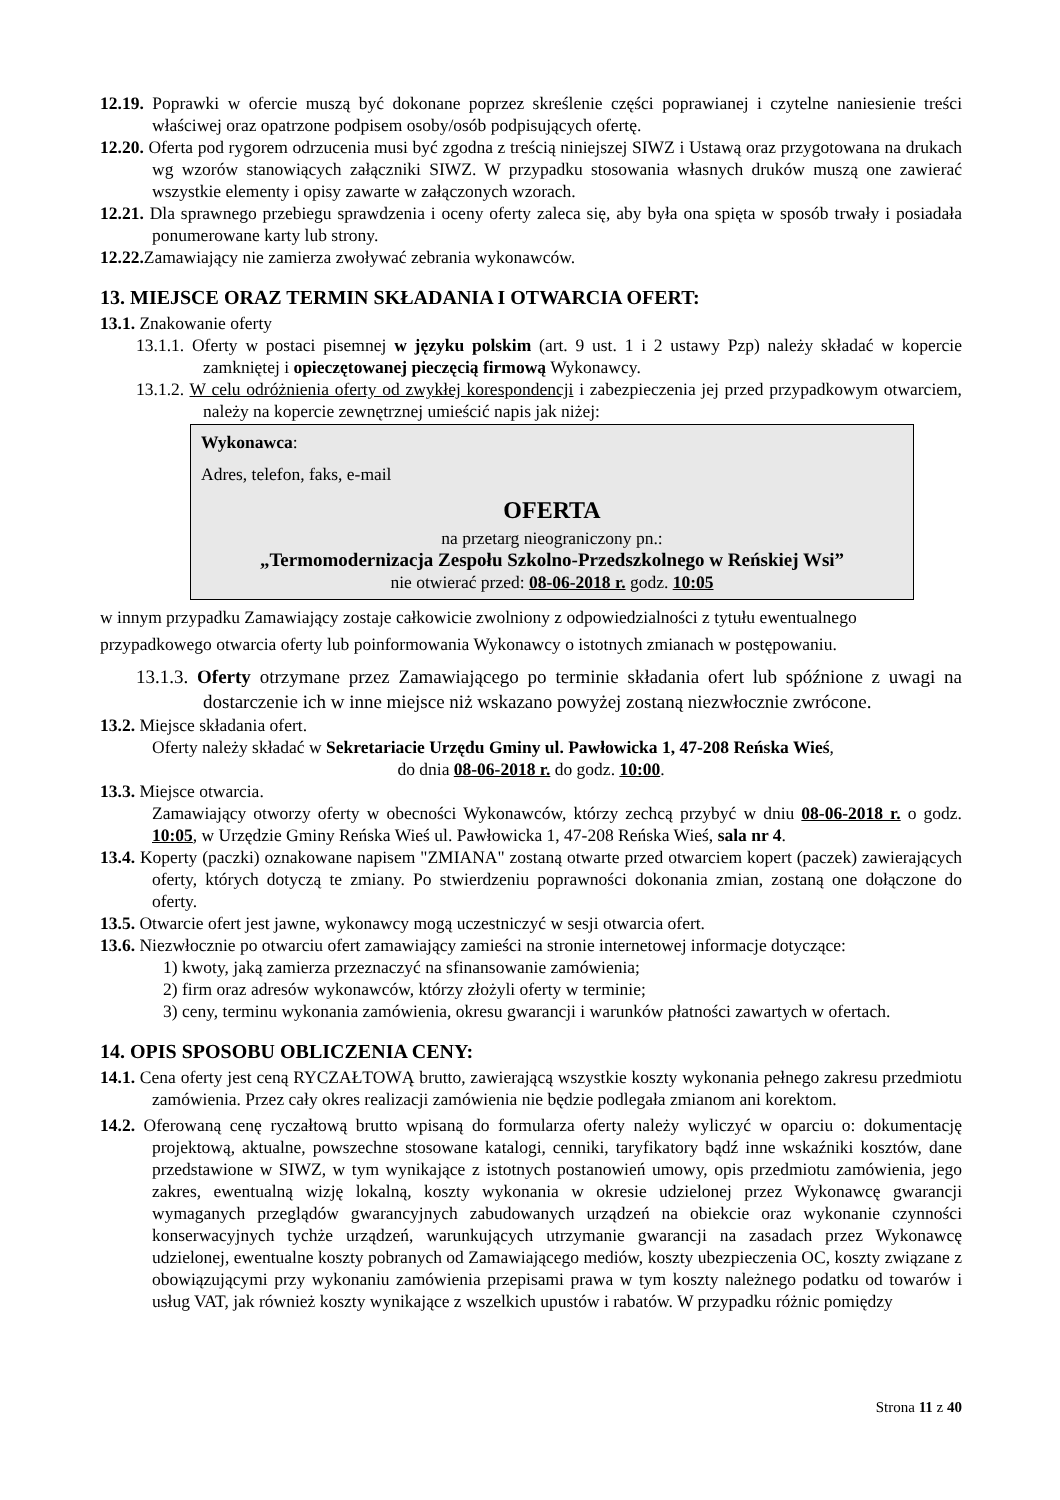12.19. Poprawki w ofercie muszą być dokonane poprzez skreślenie części poprawianej i czytelne naniesienie treści właściwej oraz opatrzone podpisem osoby/osób podpisujących ofertę.
12.20. Oferta pod rygorem odrzucenia musi być zgodna z treścią niniejszej SIWZ i Ustawą oraz przygotowana na drukach wg wzorów stanowiących załączniki SIWZ. W przypadku stosowania własnych druków muszą one zawierać wszystkie elementy i opisy zawarte w załączonych wzorach.
12.21. Dla sprawnego przebiegu sprawdzenia i oceny oferty zaleca się, aby była ona spięta w sposób trwały i posiadała ponumerowane karty lub strony.
12.22. Zamawiający nie zamierza zwoływać zebrania wykonawców.
13. MIEJSCE ORAZ TERMIN SKŁADANIA I OTWARCIA OFERT:
13.1. Znakowanie oferty
13.1.1. Oferty w postaci pisemnej w języku polskim (art. 9 ust. 1 i 2 ustawy Pzp) należy składać w kopercie zamkniętej i opieczętowanej pieczęcią firmową Wykonawcy.
13.1.2. W celu odróżnienia oferty od zwykłej korespondencji i zabezpieczenia jej przed przypadkowym otwarciem, należy na kopercie zewnętrznej umieścić napis jak niżej:
Wykonawca:
Adres, telefon, faks, e-mail
OFERTA
na przetarg nieograniczony pn.:
„Termomodernizacja Zespołu Szkolno-Przedszkolnego w Reńskiej Wsi”
nie otwierać przed: 08-06-2018 r. godz. 10:05
w innym przypadku Zamawiający zostaje całkowicie zwolniony z odpowiedzialności z tytułu ewentualnego przypadkowego otwarcia oferty lub poinformowania Wykonawcy o istotnych zmianach w postępowaniu.
13.1.3. Oferty otrzymane przez Zamawiającego po terminie składania ofert lub spóźnione z uwagi na dostarczenie ich w inne miejsce niż wskazano powyżej zostaną niezwłocznie zwrócone.
13.2. Miejsce składania ofert.
Oferty należy składać w Sekretariacie Urzędu Gminy ul. Pawłowicka 1, 47-208 Reńska Wieś,
do dnia 08-06-2018 r. do godz. 10:00.
13.3. Miejsce otwarcia.
Zamawiający otworzy oferty w obecności Wykonawców, którzy zechcą przybyć w dniu 08-06-2018 r. o godz. 10:05, w Urzędzie Gminy Reńska Wieś ul. Pawłowicka 1, 47-208 Reńska Wieś, sala nr 4.
13.4. Koperty (paczki) oznakowane napisem "ZMIANA" zostaną otwarte przed otwarciem kopert (paczek) zawierających oferty, których dotyczą te zmiany. Po stwierdzeniu poprawności dokonania zmian, zostaną one dołączone do oferty.
13.5. Otwarcie ofert jest jawne, wykonawcy mogą uczestniczyć w sesji otwarcia ofert.
13.6. Niezwłocznie po otwarciu ofert zamawiający zamieści na stronie internetowej informacje dotyczące:
1) kwoty, jaką zamierza przeznaczyć na sfinansowanie zamówienia;
2) firm oraz adresów wykonawców, którzy złożyli oferty w terminie;
3) ceny, terminu wykonania zamówienia, okresu gwarancji i warunków płatności zawartych w ofertach.
14. OPIS SPOSOBU OBLICZENIA CENY:
14.1. Cena oferty jest ceną RYCZAŁTOWĄ brutto, zawierającą wszystkie koszty wykonania pełnego zakresu przedmiotu zamówienia. Przez cały okres realizacji zamówienia nie będzie podlegała zmianom ani korektom.
14.2. Oferowaną cenę ryczałtową brutto wpisaną do formularza oferty należy wyliczyć w oparciu o: dokumentację projektową, aktualne, powszechne stosowane katalogi, cenniki, taryfikatory bądź inne wskaźniki kosztów, dane przedstawione w SIWZ, w tym wynikające z istotnych postanowień umowy, opis przedmiotu zamówienia, jego zakres, ewentualną wizję lokalną, koszty wykonania w okresie udzielonej przez Wykonawcę gwarancji wymaganych przeglądów gwarancyjnych zabudowanych urządzeń na obiekcie oraz wykonanie czynności konserwacyjnych tychże urządzeń, warunkujących utrzymanie gwarancji na zasadach przez Wykonawcę udzielonej, ewentualne koszty pobranych od Zamawiającego mediów, koszty ubezpieczenia OC, koszty związane z obowiązującymi przy wykonaniu zamówienia przepisami prawa w tym koszty należnego podatku od towarów i usług VAT, jak również koszty wynikające z wszelkich upustów i rabatów. W przypadku różnic pomiędzy
Strona 11 z 40